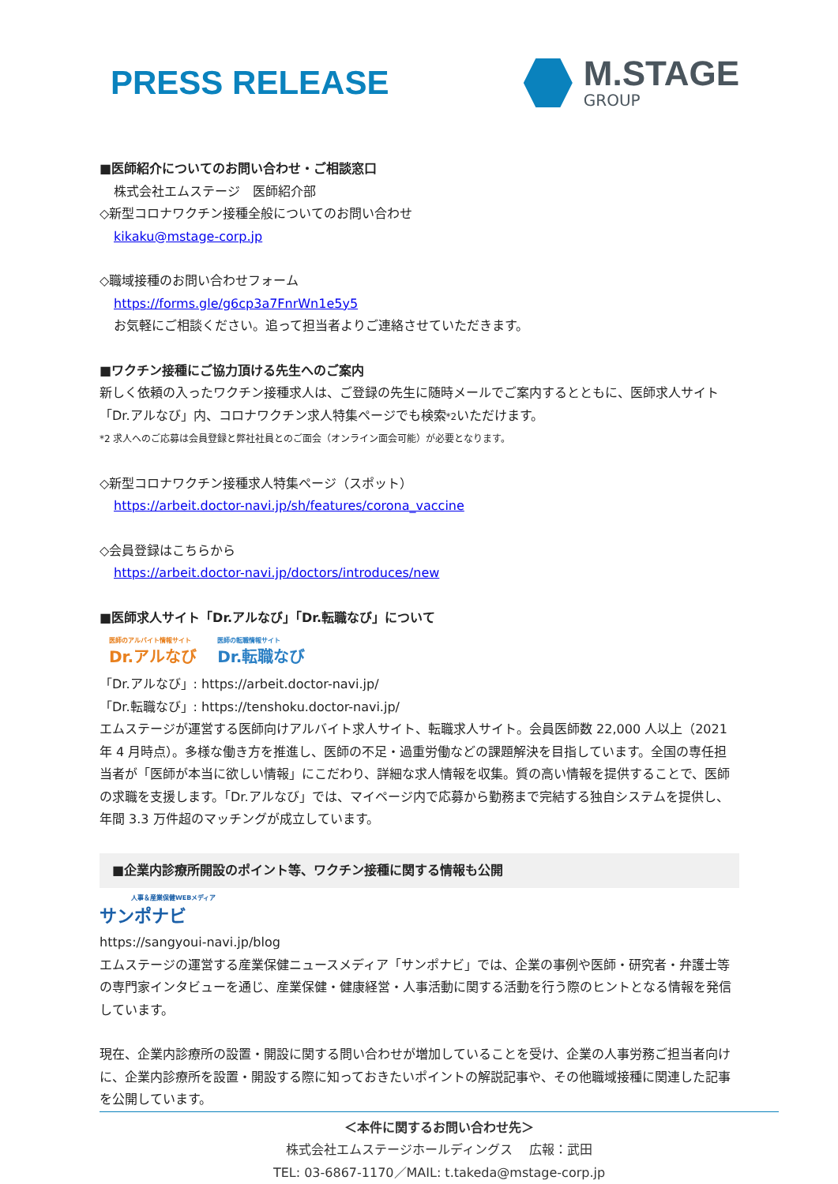PRESS RELEASE
M.STAGE
GROUP
■医師紹介についてのお問い合わせ・ご相談窓口
株式会社エムステージ　医師紹介部
◇新型コロナワクチン接種全般についてのお問い合わせ
kikaku@mstage-corp.jp
◇職域接種のお問い合わせフォーム
https://forms.gle/g6cp3a7FnrWn1e5y5
お気軽にご相談ください。追って担当者よりご連絡させていただきます。
■ワクチン接種にご協力頂ける先生へのご案内
新しく依頼の入ったワクチン接種求人は、ご登録の先生に随時メールでご案内するとともに、医師求人サイト「Dr.アルなび」内、コロナワクチン求人特集ページでも検索*2いただけます。
*2 求人へのご応募は会員登録と弊社社員とのご面会（オンライン面会可能）が必要となります。
◇新型コロナワクチン接種求人特集ページ（スポット）
https://arbeit.doctor-navi.jp/sh/features/corona_vaccine
◇会員登録はこちらから
https://arbeit.doctor-navi.jp/doctors/introduces/new
■医師求人サイト「Dr.アルなび」「Dr.転職なび」について
医師のアルバイト情報サイト
Dr.アルなび
医師の転職情報サイト
Dr.転職なび
「Dr.アルなび」: https://arbeit.doctor-navi.jp/
「Dr.転職なび」: https://tenshoku.doctor-navi.jp/
エムステージが運営する医師向けアルバイト求人サイト、転職求人サイト。会員医師数 22,000 人以上（2021 年 4 月時点）。多様な働き方を推進し、医師の不足・過重労働などの課題解決を目指しています。全国の専任担当者が「医師が本当に欲しい情報」にこだわり、詳細な求人情報を収集。質の高い情報を提供することで、医師の求職を支援します。「Dr.アルなび」では、マイページ内で応募から勤務まで完結する独自システムを提供し、年間 3.3 万件超のマッチングが成立しています。
■企業内診療所開設のポイント等、ワクチン接種に関する情報も公開
人事＆産業保健WEBメディア
サンポナビ
https://sangyoui-navi.jp/blog
エムステージの運営する産業保健ニュースメディア「サンポナビ」では、企業の事例や医師・研究者・弁護士等の専門家インタビューを通じ、産業保健・健康経営・人事活動に関する活動を行う際のヒントとなる情報を発信しています。
現在、企業内診療所の設置・開設に関する問い合わせが増加していることを受け、企業の人事労務ご担当者向けに、企業内診療所を設置・開設する際に知っておきたいポイントの解説記事や、その他職域接種に関連した記事を公開しています。
＜本件に関するお問い合わせ先＞
株式会社エムステージホールディングス　 広報：武田
TEL: 03-6867-1170／MAIL: t.takeda@mstage-corp.jp